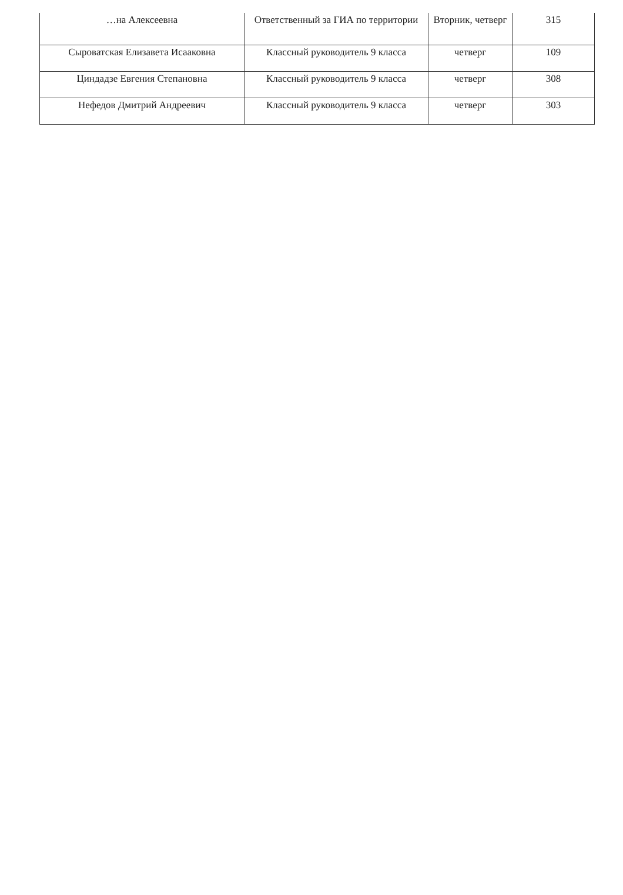| …на Алексеевна | Ответственный за ГИА по территории | Вторник, четверг | 315 |
| Сыроватская Елизавета Исааковна | Классный руководитель 9 класса | четверг | 109 |
| Циндадзе Евгения Степановна | Классный руководитель 9 класса | четверг | 308 |
| Нефедов Дмитрий Андреевич | Классный руководитель 9 класса | четверг | 303 |